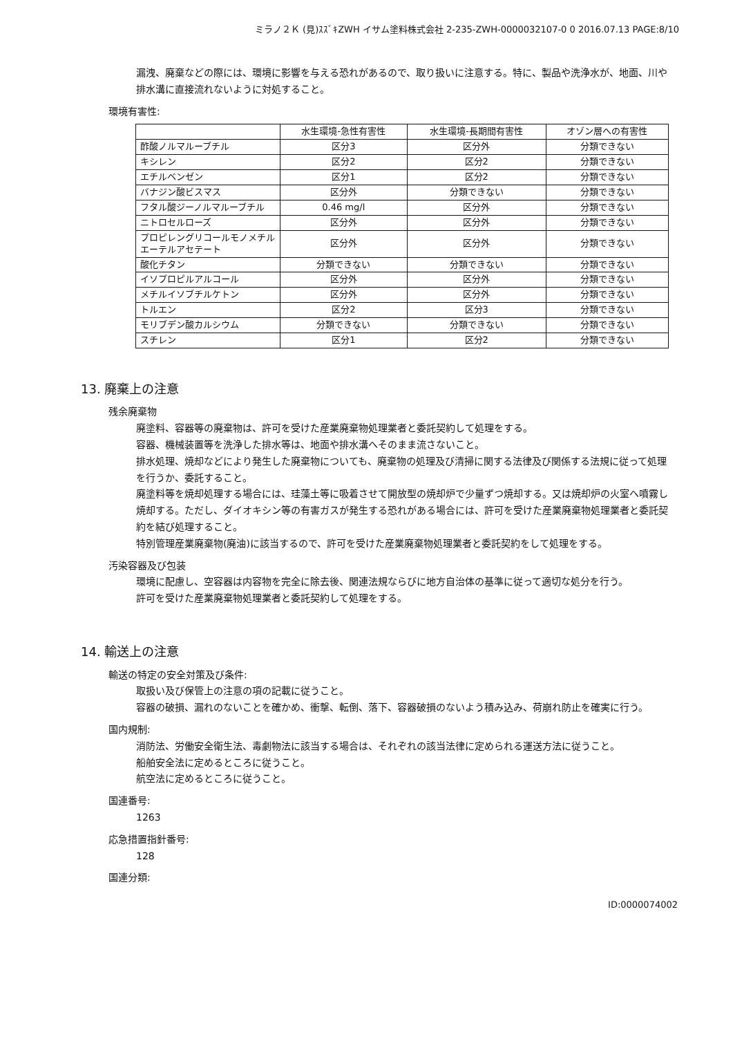ミラノ２Ｋ (見)ｽｽﾞｷZWH イサム塗料株式会社 2-235-ZWH-0000032107-0 0 2016.07.13 PAGE:8/10
漏洩、廃棄などの際には、環境に影響を与える恐れがあるので、取り扱いに注意する。特に、製品や洗浄水が、地面、川や排水溝に直接流れないように対処すること。
環境有害性:
| | 水生環境-急性有害性 | 水生環境-長期間有害性 | オゾン層への有害性 |
| --- | --- | --- | --- |
| 酢酸ノルマルーブチル | 区分3 | 区分外 | 分類できない |
| キシレン | 区分2 | 区分2 | 分類できない |
| エチルベンゼン | 区分1 | 区分2 | 分類できない |
| バナジン酸ビスマス | 区分外 | 分類できない | 分類できない |
| フタル酸ジーノルマルーブチル | 0.46 mg/l | 区分外 | 分類できない |
| ニトロセルローズ | 区分外 | 区分外 | 分類できない |
| プロピレングリコールモノメチルエーテルアセテート | 区分外 | 区分外 | 分類できない |
| 酸化チタン | 分類できない | 分類できない | 分類できない |
| イソプロピルアルコール | 区分外 | 区分外 | 分類できない |
| メチルイソブチルケトン | 区分外 | 区分外 | 分類できない |
| トルエン | 区分2 | 区分3 | 分類できない |
| モリブデン酸カルシウム | 分類できない | 分類できない | 分類できない |
| スチレン | 区分1 | 区分2 | 分類できない |
13. 廃棄上の注意
残余廃棄物
廃塗料、容器等の廃棄物は、許可を受けた産業廃棄物処理業者と委託契約して処理をする。
容器、機械装置等を洗浄した排水等は、地面や排水溝へそのまま流さないこと。
排水処理、焼却などにより発生した廃棄物についても、廃棄物の処理及び清掃に関する法律及び関係する法規に従って処理を行うか、委託すること。
廃塗料等を焼却処理する場合には、珪藻土等に吸着させて開放型の焼却炉で少量ずつ焼却する。又は焼却炉の火室へ噴霧し焼却する。ただし、ダイオキシン等の有害ガスが発生する恐れがある場合には、許可を受けた産業廃棄物処理業者と委託契約を結び処理すること。
特別管理産業廃棄物(廃油)に該当するので、許可を受けた産業廃棄物処理業者と委託契約をして処理をする。
汚染容器及び包装
環境に配慮し、空容器は内容物を完全に除去後、関連法規ならびに地方自治体の基準に従って適切な処分を行う。
許可を受けた産業廃棄物処理業者と委託契約して処理をする。
14. 輸送上の注意
輸送の特定の安全対策及び条件:
取扱い及び保管上の注意の項の記載に従うこと。
容器の破損、漏れのないことを確かめ、衝撃、転倒、落下、容器破損のないよう積み込み、荷崩れ防止を確実に行う。
国内規制:
消防法、労働安全衛生法、毒劇物法に該当する場合は、それぞれの該当法律に定められる運送方法に従うこと。
船舶安全法に定めるところに従うこと。
航空法に定めるところに従うこと。
国連番号:
1263
応急措置指針番号:
128
国連分類:
ID:0000074002